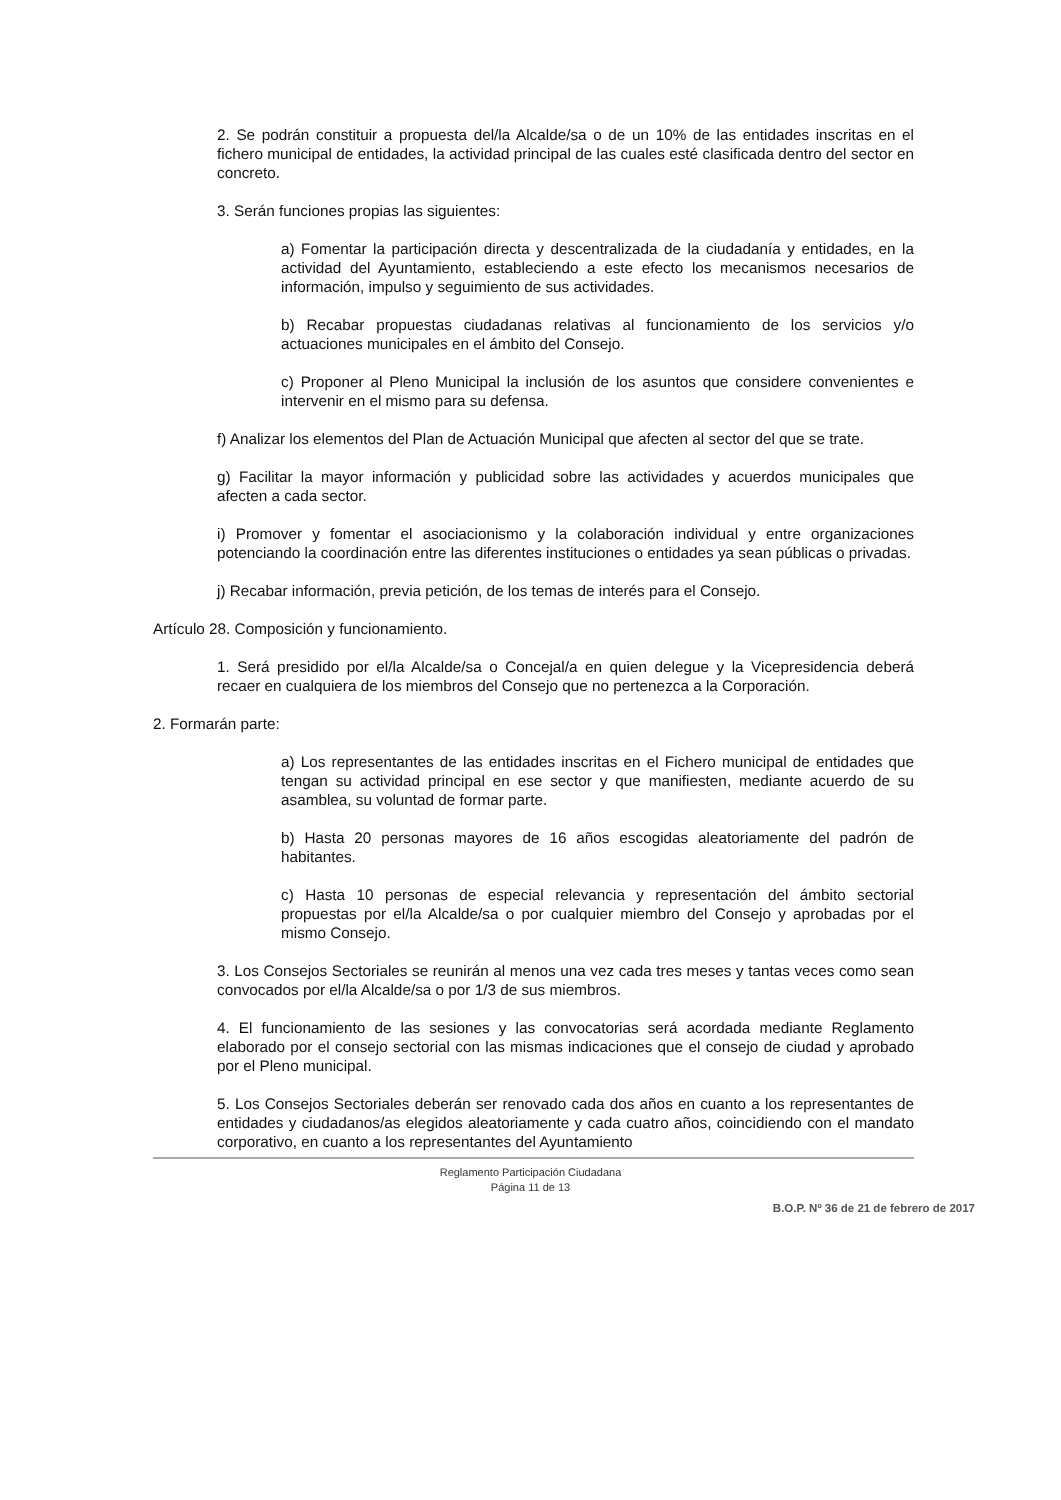2. Se podrán constituir a propuesta del/la Alcalde/sa o de un 10% de las entidades inscritas en el fichero municipal de entidades, la actividad principal de las cuales esté clasificada dentro del sector en concreto.
3. Serán funciones propias las siguientes:
a) Fomentar la participación directa y descentralizada de la ciudadanía y entidades, en la actividad del Ayuntamiento, estableciendo a este efecto los mecanismos necesarios de información, impulso y seguimiento de sus actividades.
b) Recabar propuestas ciudadanas relativas al funcionamiento de los servicios y/o actuaciones municipales en el ámbito del Consejo.
c) Proponer al Pleno Municipal la inclusión de los asuntos que considere convenientes e intervenir en el mismo para su defensa.
f) Analizar los elementos del Plan de Actuación Municipal que afecten al sector del que se trate.
g) Facilitar la mayor información y publicidad sobre las actividades y acuerdos municipales que afecten a cada sector.
i) Promover y fomentar el asociacionismo y la colaboración individual y entre organizaciones potenciando la coordinación entre las diferentes instituciones o entidades ya sean públicas o privadas.
j) Recabar información, previa petición, de los temas de interés para el Consejo.
Artículo 28. Composición y funcionamiento.
1. Será presidido por el/la Alcalde/sa o Concejal/a en quien delegue y la Vicepresidencia deberá recaer en cualquiera de los miembros del Consejo que no pertenezca a la Corporación.
2. Formarán parte:
a) Los representantes de las entidades inscritas en el Fichero municipal de entidades que tengan su actividad principal en ese sector y que manifiesten, mediante acuerdo de su asamblea, su voluntad de formar parte.
b) Hasta 20 personas mayores de 16 años escogidas aleatoriamente del padrón de habitantes.
c) Hasta 10 personas de especial relevancia y representación del ámbito sectorial propuestas por el/la Alcalde/sa o por cualquier miembro del Consejo y aprobadas por el mismo Consejo.
3. Los Consejos Sectoriales se reunirán al menos una vez cada tres meses y tantas veces como sean convocados por el/la Alcalde/sa o por 1/3 de sus miembros.
4. El funcionamiento de las sesiones y las convocatorias será acordada mediante Reglamento elaborado por el consejo sectorial con las mismas indicaciones que el consejo de ciudad y aprobado por el Pleno municipal.
5. Los Consejos Sectoriales deberán ser renovado cada dos años en cuanto a los representantes de entidades y ciudadanos/as elegidos aleatoriamente y cada cuatro años, coincidiendo con el mandato corporativo, en cuanto a los representantes del Ayuntamiento
Reglamento Participación Ciudadana
Página 11 de 13
B.O.P. Nº 36 de 21 de febrero de 2017